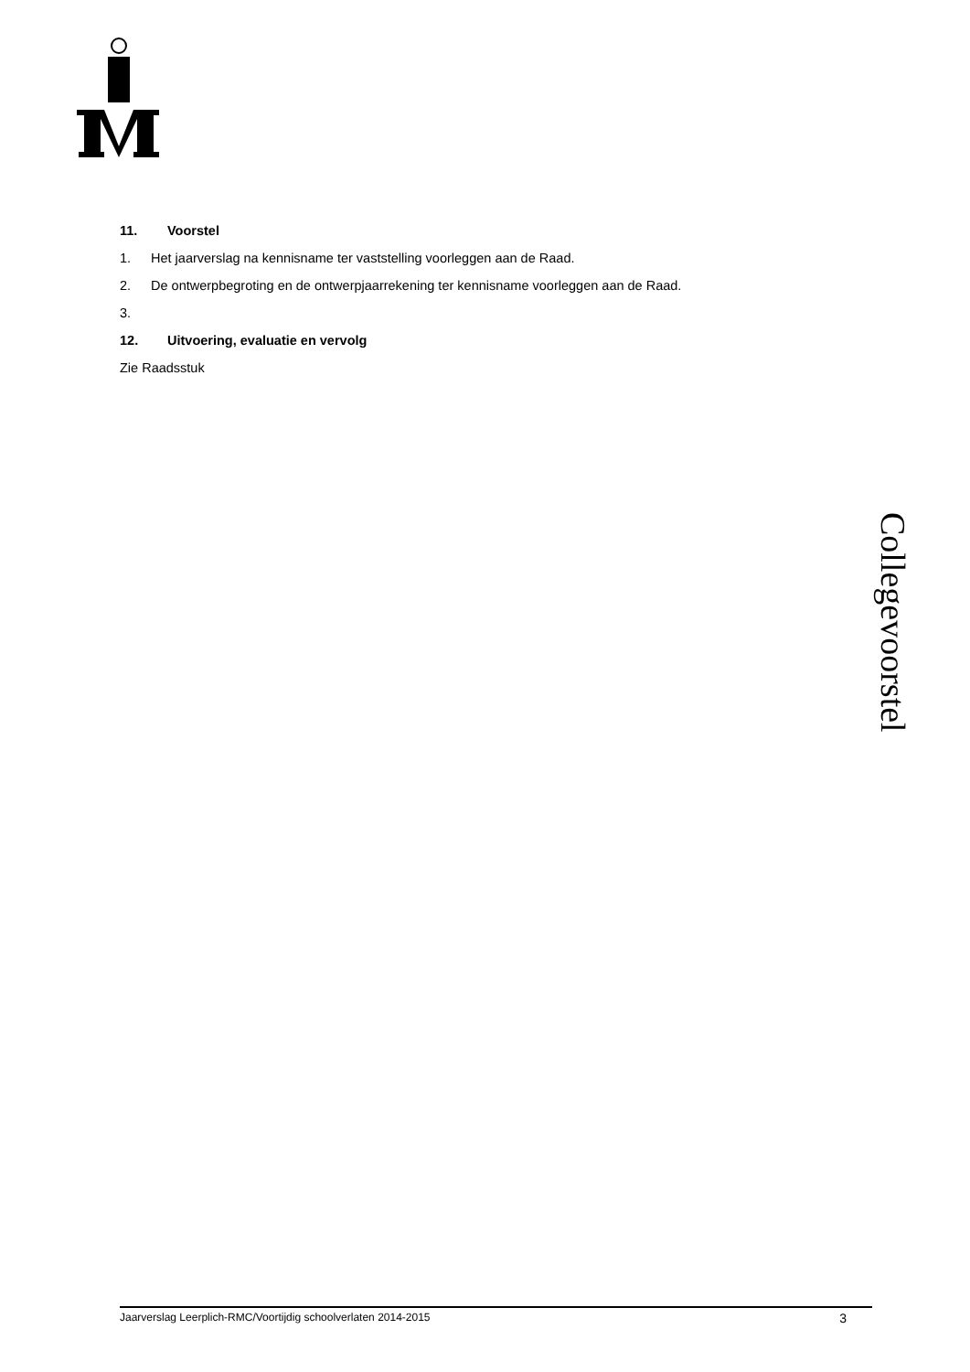11. Voorstel
1. Het jaarverslag na kennisname ter vaststelling voorleggen aan de Raad.
2. De ontwerpbegroting en de ontwerpjaarrekening ter kennisname voorleggen aan de Raad.
3.
12. Uitvoering, evaluatie en vervolg
Zie Raadsstuk
Collegevoorstel
Jaarverslag Leerplich-RMC/Voortijdig schoolverlaten 2014-2015 3